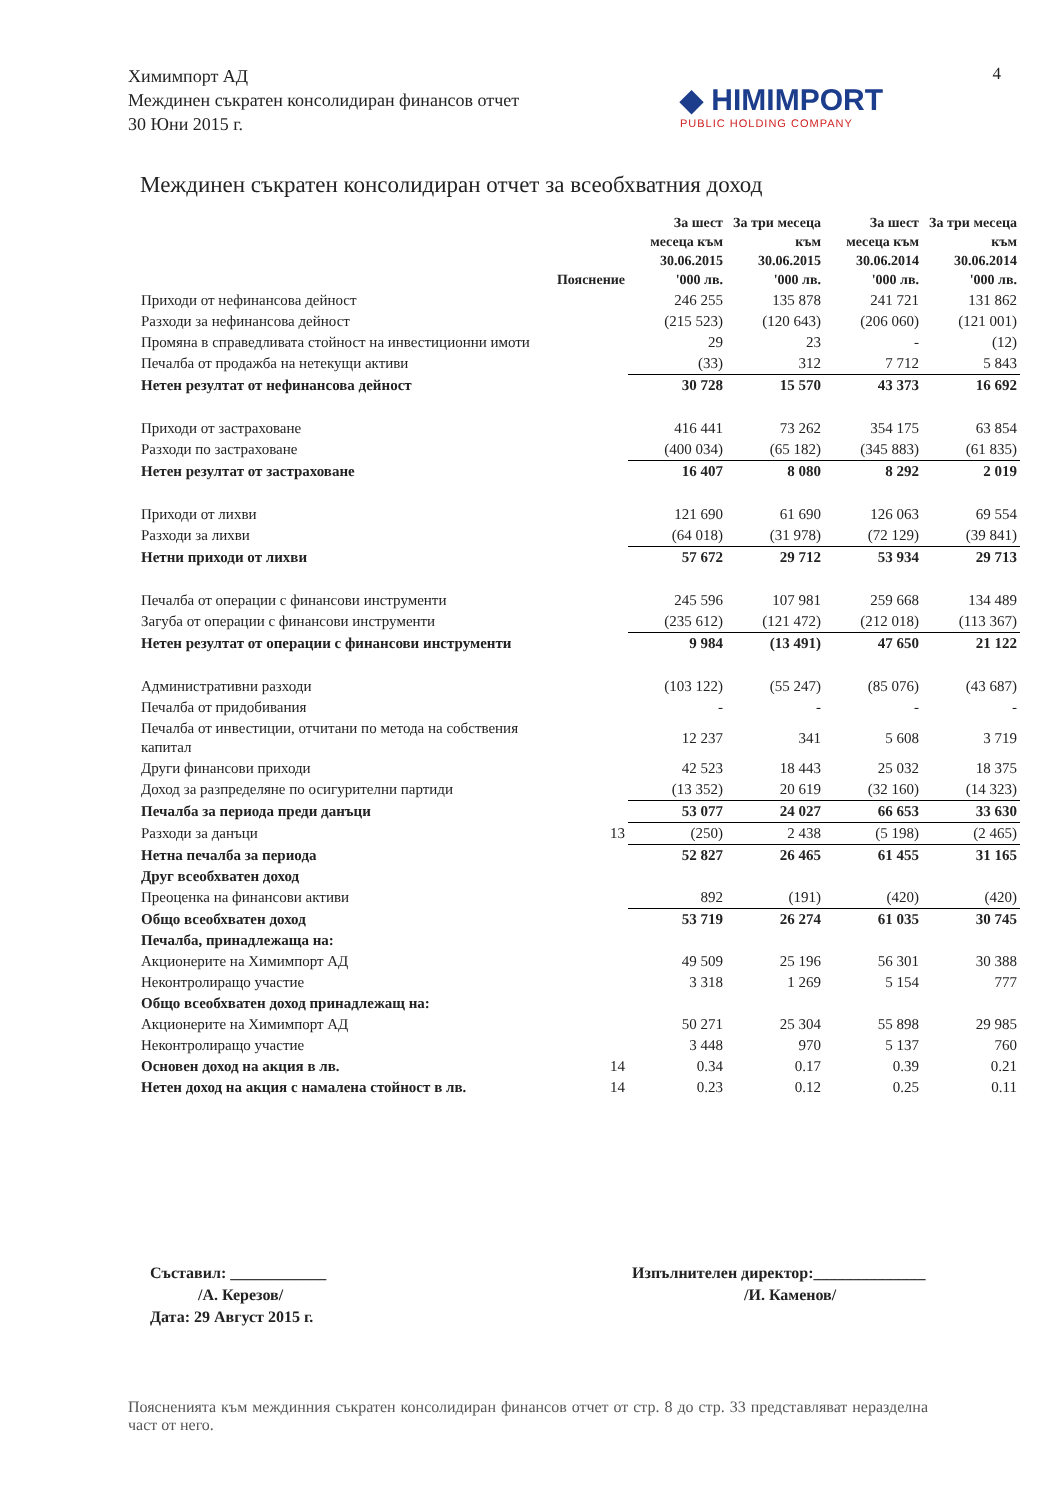Химимпорт АД
Междинен съкратен консолидиран финансов отчет
30 Юни 2015 г.
4
◆ HIMIMPORT
PUBLIC HOLDING COMPANY
Междинен съкратен консолидиран отчет за всеобхватния доход
| | Пояснение | За шест месеца към 30.06.2015 '000 лв. | За три месеца към 30.06.2015 '000 лв. | За шест месеца към 30.06.2014 '000 лв. | За три месеца към 30.06.2014 '000 лв. |
| --- | --- | --- | --- | --- | --- |
| Приходи от нефинансова дейност | | 246 255 | 135 878 | 241 721 | 131 862 |
| Разходи за нефинансова дейност | | (215 523) | (120 643) | (206 060) | (121 001) |
| Промяна в справедливата стойност на инвестиционни имоти | | 29 | 23 | - | (12) |
| Печалба от продажба на нетекущи активи | | (33) | 312 | 7 712 | 5 843 |
| Нетен резултат от нефинансова дейност | | 30 728 | 15 570 | 43 373 | 16 692 |
| Приходи от застраховане | | 416 441 | 73 262 | 354 175 | 63 854 |
| Разходи по застраховане | | (400 034) | (65 182) | (345 883) | (61 835) |
| Нетен резултат от застраховане | | 16 407 | 8 080 | 8 292 | 2 019 |
| Приходи от лихви | | 121 690 | 61 690 | 126 063 | 69 554 |
| Разходи за лихви | | (64 018) | (31 978) | (72 129) | (39 841) |
| Нетни приходи от лихви | | 57 672 | 29 712 | 53 934 | 29 713 |
| Печалба от операции с финансови инструменти | | 245 596 | 107 981 | 259 668 | 134 489 |
| Загуба от операции с финансови инструменти | | (235 612) | (121 472) | (212 018) | (113 367) |
| Нетен резултат от операции с финансови инструменти | | 9 984 | (13 491) | 47 650 | 21 122 |
| Административни разходи | | (103 122) | (55 247) | (85 076) | (43 687) |
| Печалба от придобивания | | - | - | - | - |
| Печалба от инвестиции, отчитани по метода на собствения капитал | | 12 237 | 341 | 5 608 | 3 719 |
| Други финансови приходи | | 42 523 | 18 443 | 25 032 | 18 375 |
| Доход за разпределяне по осигурителни партиди | | (13 352) | 20 619 | (32 160) | (14 323) |
| Печалба за периода преди данъци | | 53 077 | 24 027 | 66 653 | 33 630 |
| Разходи за данъци | 13 | (250) | 2 438 | (5 198) | (2 465) |
| Нетна печалба за периода | | 52 827 | 26 465 | 61 455 | 31 165 |
| Друг всеобхватен доход | | | | | |
| Преоценка на финансови активи | | 892 | (191) | (420) | (420) |
| Общо всеобхватен доход | | 53 719 | 26 274 | 61 035 | 30 745 |
| Печалба, принадлежаща на: | | | | | |
| Акционерите на Химимпорт АД | | 49 509 | 25 196 | 56 301 | 30 388 |
| Неконтролиращо участие | | 3 318 | 1 269 | 5 154 | 777 |
| Общо всеобхватен доход принадлежащ на: | | | | | |
| Акционерите на Химимпорт АД | | 50 271 | 25 304 | 55 898 | 29 985 |
| Неконтролиращо участие | | 3 448 | 970 | 5 137 | 760 |
| Основен доход на акция в лв. | 14 | 0.34 | 0.17 | 0.39 | 0.21 |
| Нетен доход на акция с намалена стойност в лв. | 14 | 0.23 | 0.12 | 0.25 | 0.11 |
Съставил: ____________
/А. Керезов/
Дата: 29 Август 2015 г.
Изпълнителен директор:______________
/И. Каменов/
Поясненията към междинния съкратен консолидиран финансов отчет от стр. 8 до стр. 33 представляват неразделна част от него.